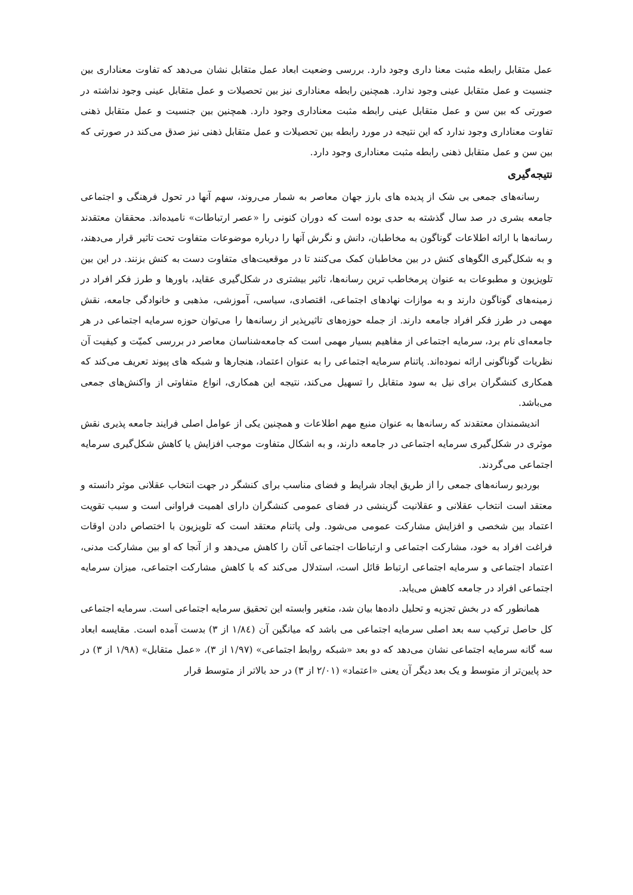عمل متقابل رابطه مثبت معنا داری وجود دارد. بررسی وضعیت ابعاد عمل متقابل نشان می‌دهد که تفاوت معناداری بین جنسیت و عمل متقابل عینی وجود ندارد. همچنین رابطه معناداری نیز بین تحصیلات و عمل متقابل عینی وجود نداشته در صورتی که بین سن و عمل متقابل عینی رابطه مثبت معناداری وجود دارد. همچنین بین جنسیت و عمل متقابل ذهنی تفاوت معناداری وجود ندارد که این نتیجه در مورد رابطه بین تحصیلات و عمل متقابل ذهنی نیز صدق می‌کند در صورتی که بین سن و عمل متقابل ذهنی رابطه مثبت معناداری وجود دارد.
نتیجه‌گیری
رسانه‌های جمعی بی شک از پدیده های بارز جهان معاصر به شمار می‌روند، سهم آنها در تحول فرهنگی و اجتماعی جامعه بشری در صد سال گذشته به حدی بوده است که دوران کنونی را «عصر ارتباطات» نامیده‌اند. محققان معتقدند رسانه‌ها با ارائه اطلاعات گوناگون به مخاطبان، دانش و نگرش آنها را درباره موضوعات متفاوت تحت تاثیر قرار می‌دهند، و به شکل‌گیری الگوهای کنش در بین مخاطبان کمک می‌کنند تا در موقعیت‌های متفاوت دست به کنش بزنند. در این بین تلویزیون و مطبوعات به عنوان پرمخاطب ترین رسانه‌ها، تاثیر بیشتری در شکل‌گیری عقاید، باورها و طرز فکر افراد در زمینه‌های گوناگون دارند و به موازات نهادهای اجتماعی، اقتصادی، سیاسی، آموزشی، مذهبی و خانوادگی جامعه، نقش مهمی در طرز فکر افراد جامعه دارند. از جمله حوزه‌های تاثیرپذیر از رسانه‌ها را می‌توان حوزه سرمایه اجتماعی در هر جامعه‌ای نام برد، سرمایه اجتماعی از مفاهیم بسیار مهمی است که جامعه‌شناسان معاصر در بررسی کمیّت و کیفیت آن نظریات گوناگونی ارائه نموده‌اند. پاتنام سرمایه اجتماعی را به عنوان اعتماد، هنجارها و شبکه های پیوند تعریف می‌کند که همکاری کنشگران برای نیل به سود متقابل را تسهیل می‌کند، نتیجه این همکاری، انواع متفاوتی از واکنش‌های جمعی می‌باشد.
اندیشمندان معتقدند که رسانه‌ها به عنوان منبع مهم اطلاعات و همچنین یکی از عوامل اصلی فرایند جامعه پذیری نقش موثری در شکل‌گیری سرمایه اجتماعی در جامعه دارند، و به اشکال متفاوت موجب افزایش یا کاهش شکل‌گیری سرمایه اجتماعی می‌گردند.
بوردیو رسانه‌های جمعی را از طریق ایجاد شرایط و فضای مناسب برای کنشگر در جهت انتخاب عقلانی موثر دانسته و معتقد است انتخاب عقلانی و عقلانیت گزینشی در فضای عمومی کنشگران دارای اهمیت فراوانی است و سبب تقویت اعتماد بین شخصی و افزایش مشارکت عمومی می‌شود. ولی پاتنام معتقد است که تلویزیون با اختصاص دادن اوقات فراغت افراد به خود، مشارکت اجتماعی و ارتباطات اجتماعی آنان را کاهش می‌دهد و از آنجا که او بین مشارکت مدنی، اعتماد اجتماعی و سرمایه اجتماعی ارتباط قائل است، استدلال می‌کند که با کاهش مشارکت اجتماعی، میزان سرمایه اجتماعی افراد در جامعه کاهش می‌یابد.
همانطور که در بخش تجزیه و تحلیل داده‌ها بیان شد، متغیر وابسته این تحقیق سرمایه اجتماعی است. سرمایه اجتماعی کل حاصل ترکیب سه بعد اصلی سرمایه اجتماعی می باشد که میانگین آن (۱/۸٤ از ۳) بدست آمده است. مقایسه ابعاد سه گانه سرمایه اجتماعی نشان می‌دهد که دو بعد «شبکه روابط اجتماعی» (۱/۹۷ از ۳)، «عمل متقابل» (۱/۹۸ از ۳) در حد پایین‌تر از متوسط و یک بعد دیگر آن یعنی «اعتماد» (۲/۰۱ از ۳) در حد بالاتر از متوسط قرار